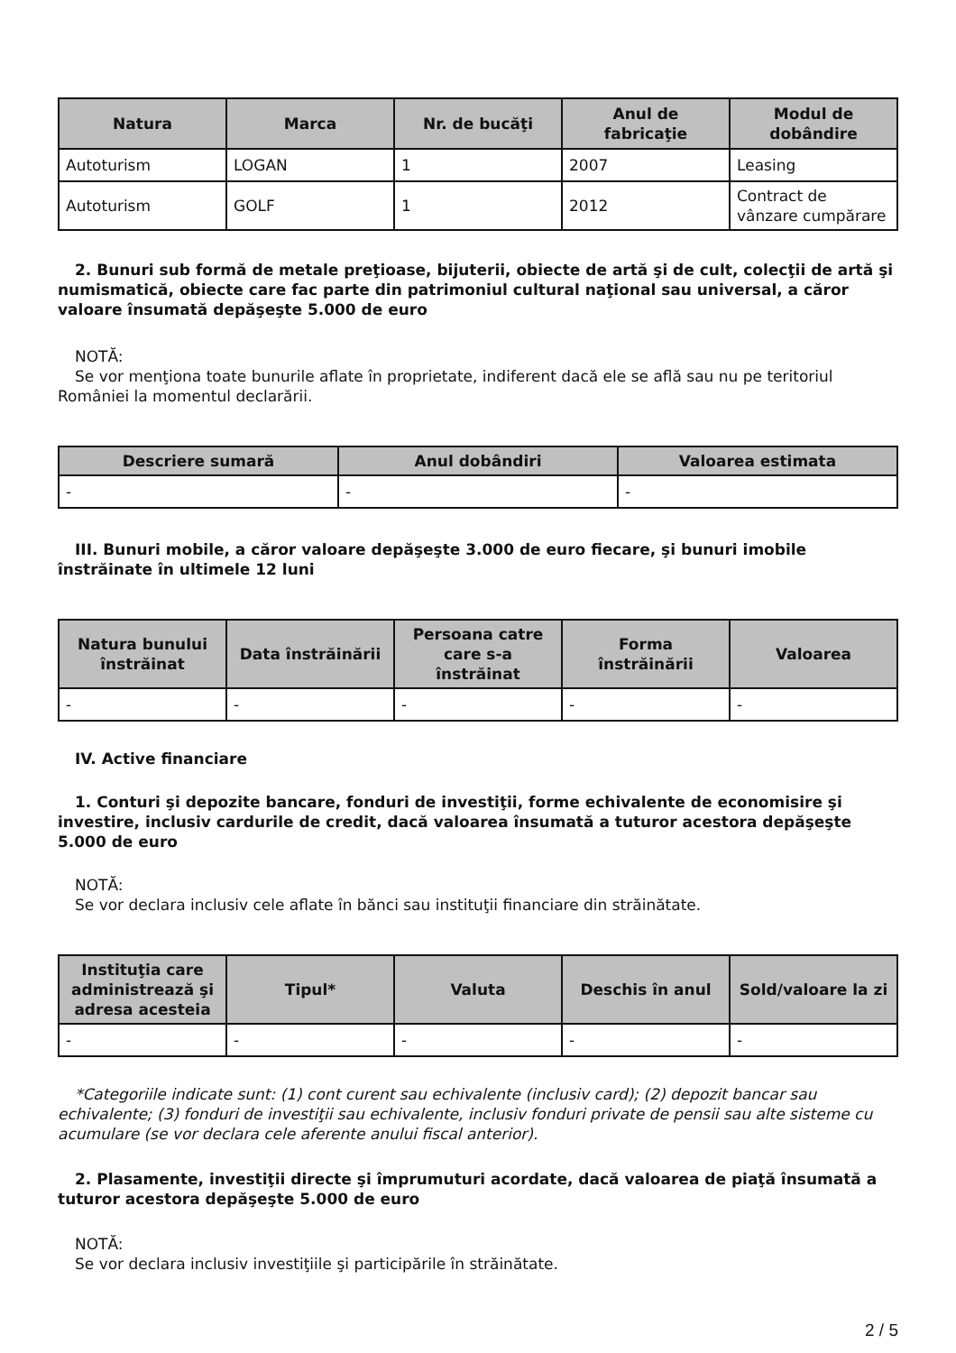| Natura | Marca | Nr. de bucăţi | Anul de fabricaţie | Modul de dobândire |
| --- | --- | --- | --- | --- |
| Autoturism | LOGAN | 1 | 2007 | Leasing |
| Autoturism | GOLF | 1 | 2012 | Contract de vânzare cumpărare |
2. Bunuri sub formă de metale preţioase, bijuterii, obiecte de artă şi de cult, colecţii de artă şi numismatică, obiecte care fac parte din patrimoniul cultural naţional sau universal, a căror valoare însumată depăşeşte 5.000 de euro
NOTĂ:
Se vor menţiona toate bunurile aflate în proprietate, indiferent dacă ele se află sau nu pe teritoriul României la momentul declarării.
| Descriere sumară | Anul dobândiri | Valoarea estimata |
| --- | --- | --- |
| - | - | - |
III. Bunuri mobile, a căror valoare depăşeşte 3.000 de euro fiecare, şi bunuri imobile înstrăinate în ultimele 12 luni
| Natura bunului înstrăinat | Data înstrăinării | Persoana catre care s-a înstrăinat | Forma înstrăinării | Valoarea |
| --- | --- | --- | --- | --- |
| - | - | - | - | - |
IV. Active financiare
1. Conturi şi depozite bancare, fonduri de investiţii, forme echivalente de economisire şi investire, inclusiv cardurile de credit, dacă valoarea însumată a tuturor acestora depăşeşte 5.000 de euro
NOTĂ:
Se vor declara inclusiv cele aflate în bănci sau instituţii financiare din străinătate.
| Instituţia care administrează şi adresa acesteia | Tipul* | Valuta | Deschis în anul | Sold/valoare la zi |
| --- | --- | --- | --- | --- |
| - | - | - | - | - |
*Categoriile indicate sunt: (1) cont curent sau echivalente (inclusiv card); (2) depozit bancar sau echivalente; (3) fonduri de investiţii sau echivalente, inclusiv fonduri private de pensii sau alte sisteme cu acumulare (se vor declara cele aferente anului fiscal anterior).
2. Plasamente, investiţii directe şi împrumuturi acordate, dacă valoarea de piaţă însumată a tuturor acestora depăşeşte 5.000 de euro
NOTĂ:
Se vor declara inclusiv investiţiile şi participările în străinătate.
2 / 5